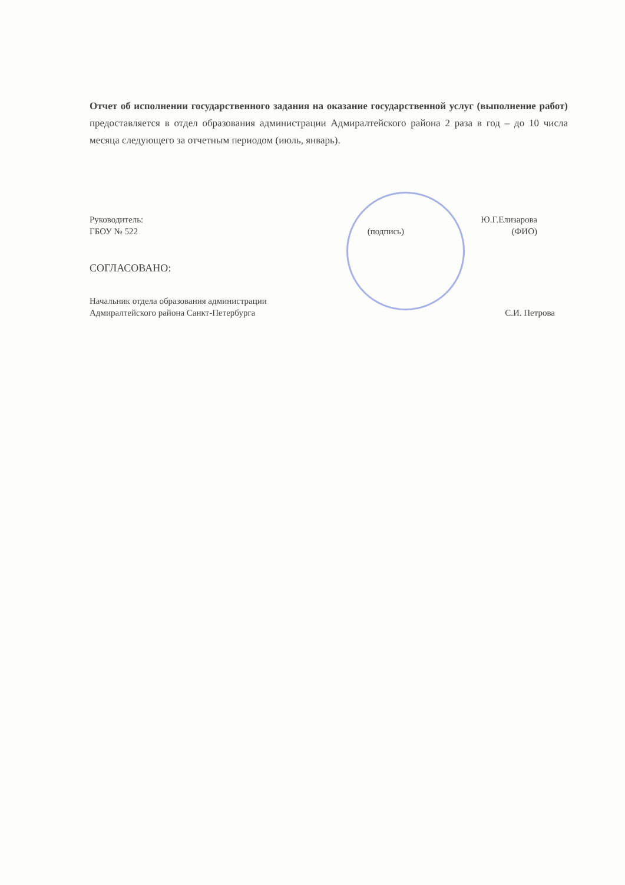Отчет об исполнении государственного задания на оказание государственной услуг (выполнение работ) предоставляется в отдел образования администрации Адмиралтейского района 2 раза в год – до 10 числа месяца следующего за отчетным периодом (июль, январь).
Руководитель:
ГБОУ № 522
(подпись) Ю.Г.Елизарова
(ФИО)
СОГЛАСОВАНО:
Начальник отдела образования администрации
Адмиралтейского района Санкт-Петербурга
С.И. Петрова